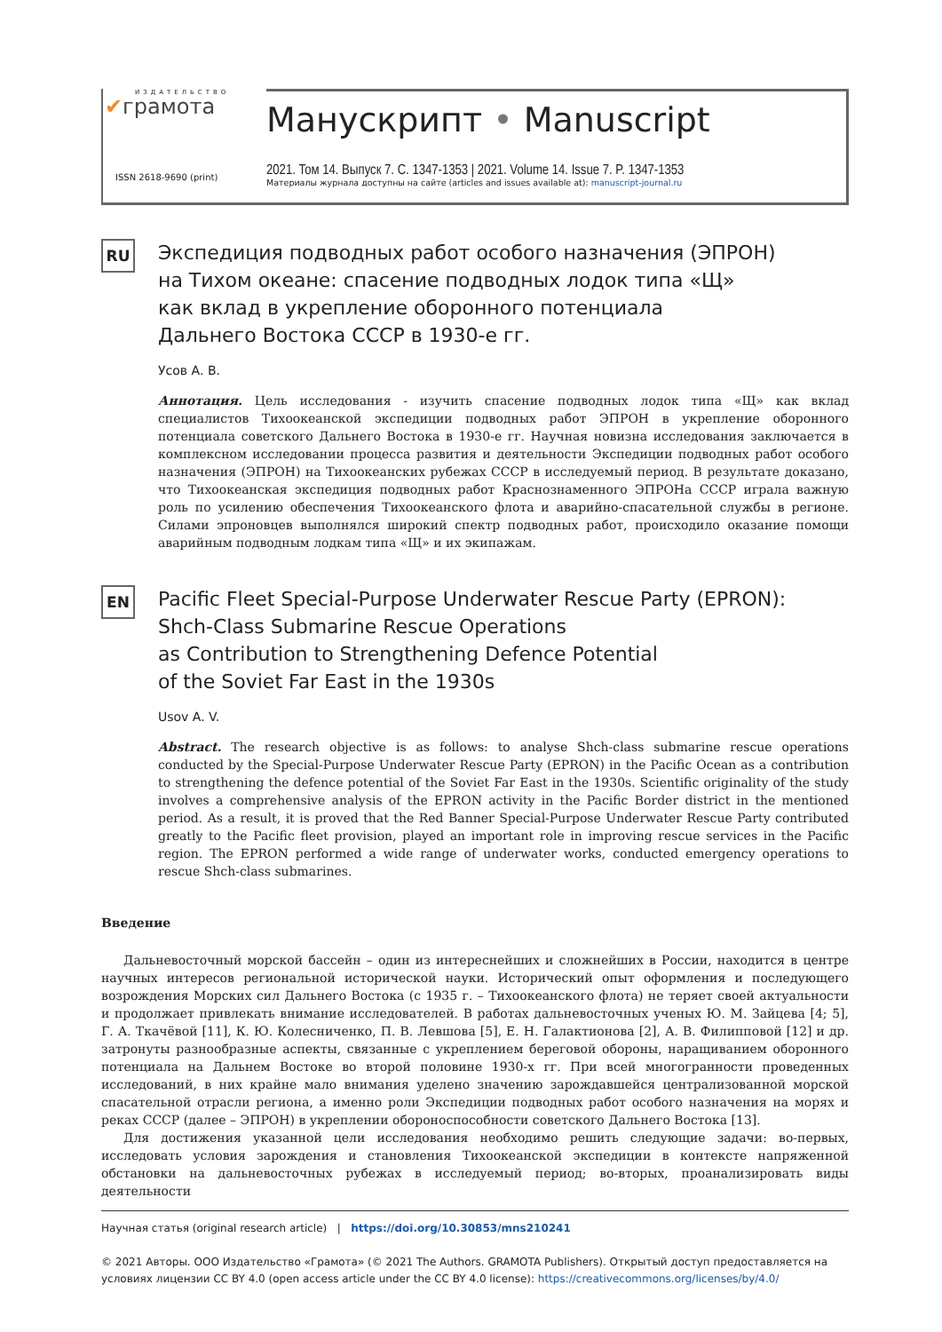ИЗДАТЕЛЬСТВО
✔грамота
ISSN 2618-9690 (print)
Манускрипт • Manuscript
2021. Том 14. Выпуск 7. С. 1347-1353 | 2021. Volume 14. Issue 7. P. 1347-1353
Материалы журнала доступны на сайте (articles and issues available at): manuscript-journal.ru
RU
Экспедиция подводных работ особого назначения (ЭПРОН)
на Тихом океане: спасение подводных лодок типа «Щ»
как вклад в укрепление оборонного потенциала
Дальнего Востока СССР в 1930-е гг.
Усов А. В.
Аннотация. Цель исследования - изучить спасение подводных лодок типа «Щ» как вклад специалистов Тихоокеанской экспедиции подводных работ ЭПРОН в укрепление оборонного потенциала советского Дальнего Востока в 1930-е гг. Научная новизна исследования заключается в комплексном исследовании процесса развития и деятельности Экспедиции подводных работ особого назначения (ЭПРОН) на Тихоокеанских рубежах СССР в исследуемый период. В результате доказано, что Тихоокеанская экспедиция подводных работ Краснознаменного ЭПРОНа СССР играла важную роль по усилению обеспечения Тихоокеанского флота и аварийно-спасательной службы в регионе. Силами эпроновцев выполнялся широкий спектр подводных работ, происходило оказание помощи аварийным подводным лодкам типа «Щ» и их экипажам.
EN
Pacific Fleet Special-Purpose Underwater Rescue Party (EPRON):
Shch-Class Submarine Rescue Operations
as Contribution to Strengthening Defence Potential
of the Soviet Far East in the 1930s
Usov A. V.
Abstract. The research objective is as follows: to analyse Shch-class submarine rescue operations conducted by the Special-Purpose Underwater Rescue Party (EPRON) in the Pacific Ocean as a contribution to strengthening the defence potential of the Soviet Far East in the 1930s. Scientific originality of the study involves a comprehensive analysis of the EPRON activity in the Pacific Border district in the mentioned period. As a result, it is proved that the Red Banner Special-Purpose Underwater Rescue Party contributed greatly to the Pacific fleet provision, played an important role in improving rescue services in the Pacific region. The EPRON performed a wide range of underwater works, conducted emergency operations to rescue Shch-class submarines.
Введение
Дальневосточный морской бассейн – один из интереснейших и сложнейших в России, находится в центре научных интересов региональной исторической науки. Исторический опыт оформления и последующего возрождения Морских сил Дальнего Востока (с 1935 г. – Тихоокеанского флота) не теряет своей актуальности и продолжает привлекать внимание исследователей. В работах дальневосточных ученых Ю. М. Зайцева [4; 5], Г. А. Ткачёвой [11], К. Ю. Колесниченко, П. В. Левшова [5], Е. Н. Галактионова [2], А. В. Филипповой [12] и др. затронуты разнообразные аспекты, связанные с укреплением береговой обороны, наращиванием оборонного потенциала на Дальнем Востоке во второй половине 1930-х гг. При всей многогранности проведенных исследований, в них крайне мало внимания уделено значению зарождавшейся централизованной морской спасательной отрасли региона, а именно роли Экспедиции подводных работ особого назначения на морях и реках СССР (далее – ЭПРОН) в укреплении обороноспособности советского Дальнего Востока [13].
Для достижения указанной цели исследования необходимо решить следующие задачи: во-первых, исследовать условия зарождения и становления Тихоокеанской экспедиции в контексте напряженной обстановки на дальневосточных рубежах в исследуемый период; во-вторых, проанализировать виды деятельности
Научная статья (original research article) | https://doi.org/10.30853/mns210241
© 2021 Авторы. ООО Издательство «Грамота» (© 2021 The Authors. GRAMOTA Publishers). Открытый доступ предоставляется на условиях лицензии CC BY 4.0 (open access article under the CC BY 4.0 license): https://creativecommons.org/licenses/by/4.0/